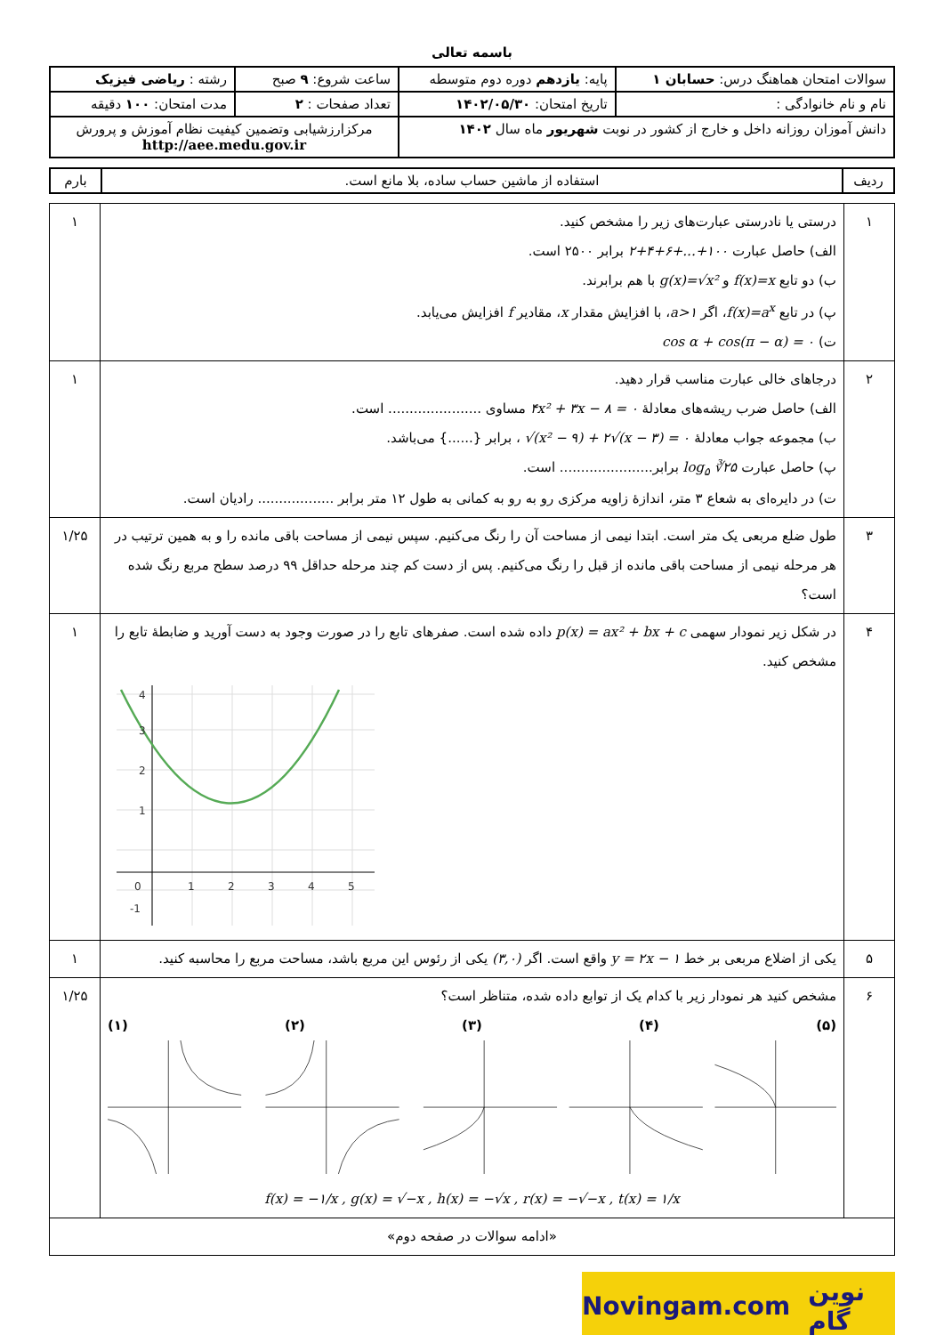باسمه تعالی
| سوالات امتحان هماهنگ درس: حسابان ۱ | پایه: یازدهم دوره دوم متوسطه | ساعت شروع: ۹ صبح | رشته : ریاضی فیزیک |
| نام و نام خانوادگی : | تاریخ امتحان: ۱۴۰۲/۰۵/۳۰ | تعداد صفحات : ۲ | مدت امتحان: ۱۰۰ دقیقه |
| دانش آموزان روزانه داخل و خارج از کشور در نوبت شهریور ماه سال ۱۴۰۲ | | مرکزارزشیابی وتضمین کیفیت نظام آموزش و پرورش http://aee.medu.gov.ir | |
| ردیف | استفاده از ماشین حساب ساده، بلا مانع است. | بارم |
| ۱ | درستی یا نادرستی عبارت‌های زیر را مشخص کنید. الف) حاصل عبارت ۲+۴+۶+...+۱۰۰ برابر ۲۵۰۰ است. ب) دو تابع f(x)=x و g(x)=√x² با هم برابرند. پ) در تابع f(x)=a<sup>x</sup> ، اگر a>۱ ، با افزایش مقدار x ، مقادیر f افزایش می‌یابد. ت) cos α + cos(π − α) = ۰ | ۱ |
| ۲ | درجاهای خالی عبارت مناسب قرار دهید. الف) حاصل ضرب ریشه‌های معادلهٔ ۴x² + ۳x − ۸ = ۰ مساوی ...................... است. ب) مجموعه جواب معادلهٔ √(x² − ۹) + ۲√(x − ۳) = ۰ ، برابر {......} می‌باشد. پ) حاصل عبارت log<sub>۵</sub> ∛۲۵ برابر...................... است. ت) در دایره‌ای به شعاع ۳ متر، اندازهٔ زاویه مرکزی رو به رو به کمانی به طول ۱۲ متر برابر .................. رادیان است. | ۱ |
| ۳ | طول ضلع مربعی یک متر است. ابتدا نیمی از مساحت آن را رنگ می‌کنیم. سپس نیمی از مساحت باقی مانده را و به همین ترتیب در هر مرحله نیمی از مساحت باقی مانده از قبل را رنگ می‌کنیم. پس از دست کم چند مرحله حداقل ۹۹ درصد سطح مربع رنگ شده است؟ | ۱/۲۵ |
| ۴ | در شکل زیر نمودار سهمی p(x) = ax² + bx + c داده شده است. صفرهای تابع را در صورت وجود به دست آورید و ضابطهٔ تابع را مشخص کنید. 0 1 2 3 4 5 1 2 3 4 -1 | ۱ |
| ۵ | یکی از اضلاع مربعی بر خط y = ۲x − ۱ واقع است. اگر (۳,۰) یکی از رئوس این مربع باشد، مساحت مربع را محاسبه کنید. | ۱ |
| ۶ | مشخص کنید هر نمودار زیر با کدام یک از توابع داده شده، متناظر است؟ (۱) (۲) (۳) (۴) (۵) f(x) = −۱/x , g(x) = √−x , h(x) = −√x , r(x) = −√−x , t(x) = ۱/x | ۱/۲۵ |
| «ادامه سوالات در صفحه دوم» | | |
Novingam.com نوین گام